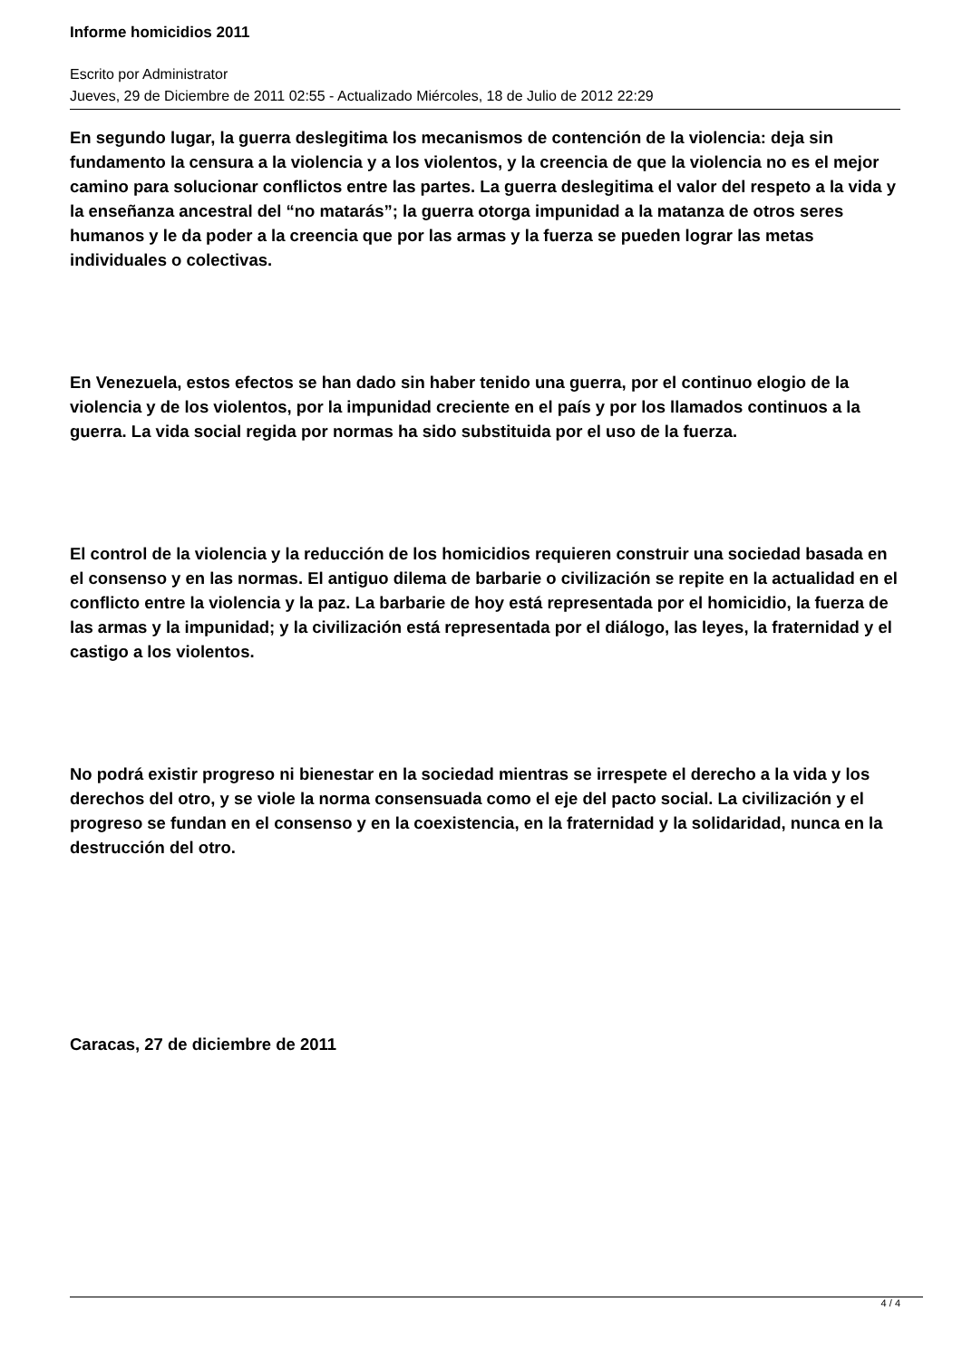Informe homicidios 2011
Escrito por Administrator
Jueves, 29 de Diciembre de 2011 02:55 - Actualizado Miércoles, 18 de Julio de 2012 22:29
En segundo lugar, la guerra deslegitima los mecanismos de contención de la violencia: deja sin fundamento la censura a la violencia y a los violentos, y la creencia de que la violencia no es el mejor camino para solucionar conflictos entre las partes. La guerra deslegitima el valor del respeto a la vida y la enseñanza ancestral del “no matarás”; la guerra otorga impunidad a la matanza de otros seres humanos y le da poder a la creencia que por las armas y la fuerza se pueden lograr las metas individuales o colectivas.
En Venezuela, estos efectos se han dado sin haber tenido una guerra, por el continuo elogio de la violencia y de los violentos, por la impunidad creciente en el país y por los llamados continuos a la guerra. La vida social regida por normas ha sido substituida por el uso de la fuerza.
El control de la violencia y la reducción de los homicidios requieren construir una sociedad basada en el consenso y en las normas. El antiguo dilema de barbarie o civilización se repite en la actualidad en el conflicto entre la violencia y la paz. La barbarie de hoy está representada por el homicidio, la fuerza de las armas y la impunidad; y la civilización está representada por el diálogo, las leyes, la fraternidad y el castigo a los violentos.
No podrá existir progreso ni bienestar en la sociedad mientras se irrespete el derecho a la vida y los derechos del otro, y se viole la norma consensuada como el eje del pacto social. La civilización y el progreso se fundan en el consenso y en la coexistencia, en la fraternidad y la solidaridad, nunca en la destrucción del otro.
Caracas, 27 de diciembre de 2011
4 / 4